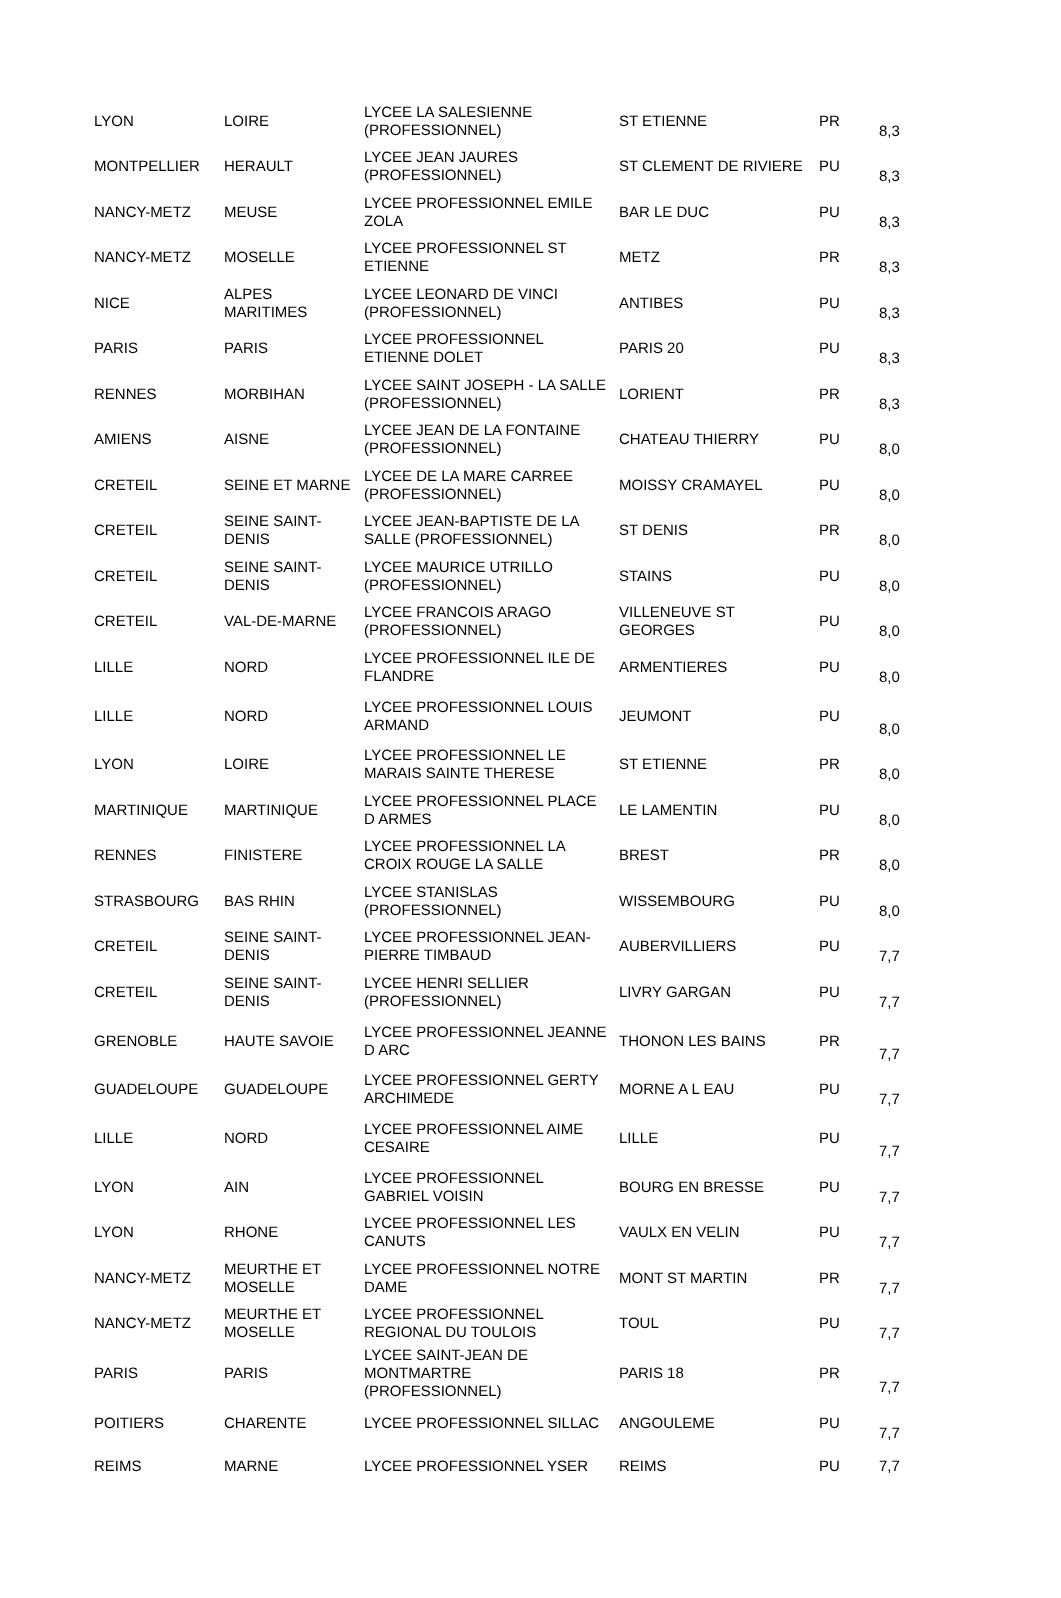| LYON | LOIRE | LYCEE LA SALESIENNE (PROFESSIONNEL) | ST ETIENNE | PR | 8,3 |
| MONTPELLIER | HERAULT | LYCEE JEAN JAURES (PROFESSIONNEL) | ST CLEMENT DE RIVIERE | PU | 8,3 |
| NANCY-METZ | MEUSE | LYCEE PROFESSIONNEL EMILE ZOLA | BAR LE DUC | PU | 8,3 |
| NANCY-METZ | MOSELLE | LYCEE PROFESSIONNEL ST ETIENNE | METZ | PR | 8,3 |
| NICE | ALPES MARITIMES | LYCEE LEONARD DE VINCI (PROFESSIONNEL) | ANTIBES | PU | 8,3 |
| PARIS | PARIS | LYCEE PROFESSIONNEL ETIENNE DOLET | PARIS 20 | PU | 8,3 |
| RENNES | MORBIHAN | LYCEE SAINT JOSEPH - LA SALLE (PROFESSIONNEL) | LORIENT | PR | 8,3 |
| AMIENS | AISNE | LYCEE JEAN DE LA FONTAINE (PROFESSIONNEL) | CHATEAU THIERRY | PU | 8,0 |
| CRETEIL | SEINE ET MARNE | LYCEE DE LA MARE CARREE (PROFESSIONNEL) | MOISSY CRAMAYEL | PU | 8,0 |
| CRETEIL | SEINE SAINT-DENIS | LYCEE JEAN-BAPTISTE DE LA SALLE (PROFESSIONNEL) | ST DENIS | PR | 8,0 |
| CRETEIL | SEINE SAINT-DENIS | LYCEE MAURICE UTRILLO (PROFESSIONNEL) | STAINS | PU | 8,0 |
| CRETEIL | VAL-DE-MARNE | LYCEE FRANCOIS ARAGO (PROFESSIONNEL) | VILLENEUVE ST GEORGES | PU | 8,0 |
| LILLE | NORD | LYCEE PROFESSIONNEL ILE DE FLANDRE | ARMENTIERES | PU | 8,0 |
| LILLE | NORD | LYCEE PROFESSIONNEL LOUIS ARMAND | JEUMONT | PU | 8,0 |
| LYON | LOIRE | LYCEE PROFESSIONNEL LE MARAIS SAINTE THERESE | ST ETIENNE | PR | 8,0 |
| MARTINIQUE | MARTINIQUE | LYCEE PROFESSIONNEL PLACE D ARMES | LE LAMENTIN | PU | 8,0 |
| RENNES | FINISTERE | LYCEE PROFESSIONNEL LA CROIX ROUGE LA SALLE | BREST | PR | 8,0 |
| STRASBOURG | BAS RHIN | LYCEE STANISLAS (PROFESSIONNEL) | WISSEMBOURG | PU | 8,0 |
| CRETEIL | SEINE SAINT-DENIS | LYCEE PROFESSIONNEL JEAN-PIERRE TIMBAUD | AUBERVILLIERS | PU | 7,7 |
| CRETEIL | SEINE SAINT-DENIS | LYCEE HENRI SELLIER (PROFESSIONNEL) | LIVRY GARGAN | PU | 7,7 |
| GRENOBLE | HAUTE SAVOIE | LYCEE PROFESSIONNEL JEANNE D ARC | THONON LES BAINS | PR | 7,7 |
| GUADELOUPE | GUADELOUPE | LYCEE PROFESSIONNEL GERTY ARCHIMEDE | MORNE A L EAU | PU | 7,7 |
| LILLE | NORD | LYCEE PROFESSIONNEL AIME CESAIRE | LILLE | PU | 7,7 |
| LYON | AIN | LYCEE PROFESSIONNEL GABRIEL VOISIN | BOURG EN BRESSE | PU | 7,7 |
| LYON | RHONE | LYCEE PROFESSIONNEL LES CANUTS | VAULX EN VELIN | PU | 7,7 |
| NANCY-METZ | MEURTHE ET MOSELLE | LYCEE PROFESSIONNEL NOTRE DAME | MONT ST MARTIN | PR | 7,7 |
| NANCY-METZ | MEURTHE ET MOSELLE | LYCEE PROFESSIONNEL REGIONAL DU TOULOIS | TOUL | PU | 7,7 |
| PARIS | PARIS | LYCEE SAINT-JEAN DE MONTMARTRE (PROFESSIONNEL) | PARIS 18 | PR | 7,7 |
| POITIERS | CHARENTE | LYCEE PROFESSIONNEL SILLAC | ANGOULEME | PU | 7,7 |
| REIMS | MARNE | LYCEE PROFESSIONNEL YSER | REIMS | PU | 7,7 |